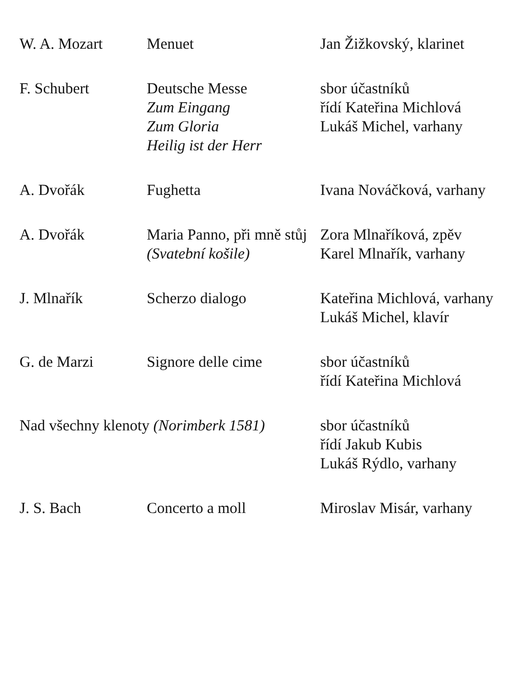| W. A. Mozart | Menuet | Jan Žižkovský, klarinet |
| F. Schubert | Deutsche Messe Zum Eingang Zum Gloria Heilig ist der Herr | sbor účastníků řídí Kateřina Michlová Lukáš Michel, varhany |
| A. Dvořák | Fughetta | Ivana Nováčková, varhany |
| A. Dvořák | Maria Panno, při mně stůj (Svatební košile) | Zora Mlnaříková, zpěv Karel Mlnařík, varhany |
| J. Mlnařík | Scherzo dialogo | Kateřina Michlová, varhany Lukáš Michel, klavír |
| G. de Marzi | Signore delle cime | sbor účastníků řídí Kateřina Michlová |
| Nad všechny klenoty (Norimberk 1581) | | sbor účastníků řídí Jakub Kubis Lukáš Rýdlo, varhany |
| J. S. Bach | Concerto a moll | Miroslav Misár, varhany |